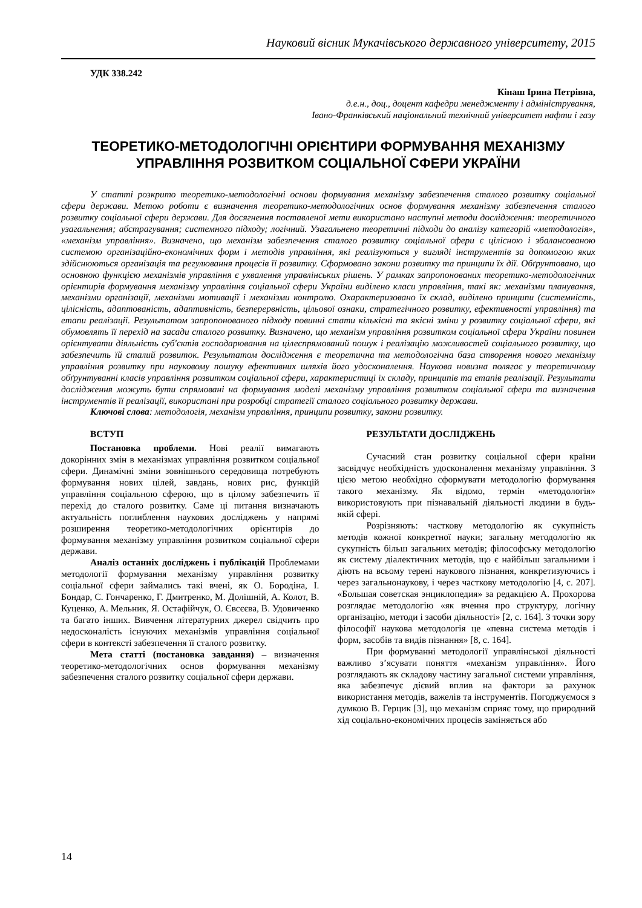Науковий вісник Мукачівського державного університету, 2015
УДК 338.242
Кінаш Ірина Петрівна,
д.е.н., доц., доцент кафедри менеджменту і адміністрування,
Івано-Франківський національний технічний університет нафти і газу
ТЕОРЕТИКО-МЕТОДОЛОГІЧНІ ОРІЄНТИРИ ФОРМУВАННЯ МЕХАНІЗМУ УПРАВЛІННЯ РОЗВИТКОМ СОЦІАЛЬНОЇ СФЕРИ УКРАЇНИ
У статті розкрито теоретико-методологічні основи формування механізму забезпечення сталого розвитку соціальної сфери держави. Метою роботи є визначення теоретико-методологічних основ формування механізму забезпечення сталого розвитку соціальної сфери держави. Для досягнення поставленої мети використано наступні методи дослідження: теоретичного узагальнення; абстрагування; системного підходу; логічний. Узагальнено теоретичні підходи до аналізу категорій «методологія», «механізм управління». Визначено, що механізм забезпечення сталого розвитку соціальної сфери є цілісною і збалансованою системою організаційно-економічних форм і методів управління, які реалізуються у вигляді інструментів за допомогою яких здійснюються організація та регулювання процесів її розвитку. Сформовано закони розвитку та принципи їх дії. Обґрунтовано, що основною функцією механізмів управління є ухвалення управлінських рішень. У рамках запропонованих теоретико-методологічних орієнтирів формування механізму управління соціальної сфери України виділено класи управління, такі як: механізми планування, механізми організації, механізми мотивації і механізми контролю. Охарактеризовано їх склад, виділено принципи (системність, цілісність, адаптованість, адаптивність, безперервність, цільової ознаки, стратегічного розвитку, ефективності управління) та етапи реалізації. Результатом запропонованого підходу повинні стати кількісні та якісні зміни у розвитку соціальної сфери, які обумовлять її перехід на засади сталого розвитку. Визначено, що механізм управління розвитком соціальної сфери України повинен орієнтувати діяльність суб'єктів господарювання на цілеспрямований пошук і реалізацію можливостей соціального розвитку, що забезпечить їй сталий розвиток. Результатом дослідження є теоретична та методологічна база створення нового механізму управління розвитку при науковому пошуку ефективних шляхів його удосконалення. Наукова новизна полягає у теоретичному обґрунтуванні класів управління розвитком соціальної сфери, характеристиці їх складу, принципів та етапів реалізації. Результати дослідження можуть бути спрямовані на формування моделі механізму управління розвитком соціальної сфери та визначення інструментів її реалізації, використані при розробці стратегії сталого соціального розвитку держави.
Ключові слова: методологія, механізм управління, принципи розвитку, закони розвитку.
ВСТУП
Постановка проблеми. Нові реалії вимагають докорінних змін в механізмах управління розвитком соціальної сфери. Динамічні зміни зовнішнього середовища потребують формування нових цілей, завдань, нових рис, функцій управління соціальною сферою, що в цілому забезпечить її перехід до сталого розвитку. Саме ці питання визначають актуальність поглиблення наукових досліджень у напрямі розширення теоретико-методологічних орієнтирів до формування механізму управління розвитком соціальної сфери держави.
Аналіз останніх досліджень і публікацій Проблемами методології формування механізму управління розвитку соціальної сфери займались такі вчені, як О. Бородіна, І. Бондар, С. Гончаренко, Г. Дмитренко, М. Долішній, А. Колот, В. Куценко, А. Мельник, Я. Остафійчук, О. Євсєєва, В. Удовиченко та багато інших. Вивчення літературних джерел свідчить про недосконаліcть існуючих механізмів управління соціальної сфери в контексті забезпечення її сталого розвитку.
Мета статті (постановка завдання) – визначення теоретико-методологічних основ формування механізму забезпечення сталого розвитку соціальної сфери держави.
РЕЗУЛЬТАТИ ДОСЛІДЖЕНЬ
Сучасний стан розвитку соціальної сфери країни засвідчує необхідність удосконалення механізму управління. З цією метою необхідно сформувати методологію формування такого механізму. Як відомо, термін «методологія» використовують при пізнавальній діяльності людини в будь-якій сфері.
Розрізняють: часткову методологію як сукупність методів кожної конкретної науки; загальну методологію як сукупність більш загальних методів; філософську методологію як систему діалектичних методів, що є найбільш загальними і діють на всьому терені наукового пізнання, конкретизуючись і через загальнонаукову, і через часткову методологію [4, с. 207]. «Большая советская энциклопедия» за редакцією А. Прохорова розглядає методологію «як вчення про структуру, логічну організацію, методи і засоби діяльності» [2, с. 164]. З точки зору філософії наукова методологія це «певна система методів і форм, засобів та видів пізнання» [8, с. 164].
При формуванні методології управлінської діяльності важливо з’ясувати поняття «механізм управління». Його розглядають як складову частину загальної системи управління, яка забезпечує дієвий вплив на фактори за рахунок використання методів, важелів та інструментів. Погоджуємося з думкою В. Герцик [3], що механізм сприяє тому, що природний хід соціально-економічних процесів заміняється або
14